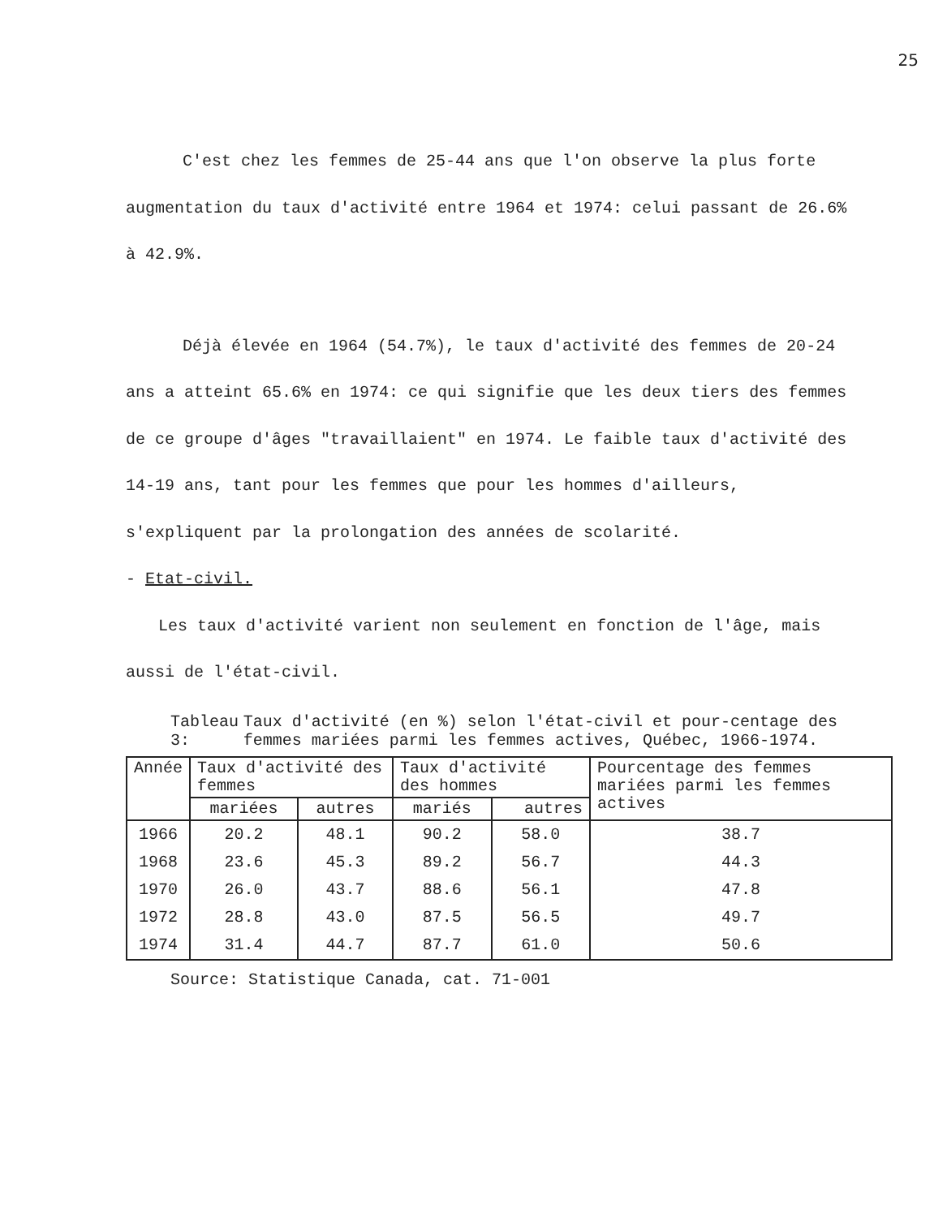25
C'est chez les femmes de 25-44 ans que l'on observe la plus forte augmentation du taux d'activité entre 1964 et 1974: celui passant de 26.6% à 42.9%.
Déjà élevée en 1964 (54.7%), le taux d'activité des femmes de 20-24 ans a atteint 65.6% en 1974: ce qui signifie que les deux tiers des femmes de ce groupe d'âges "travaillaient" en 1974. Le faible taux d'activité des 14-19 ans, tant pour les femmes que pour les hommes d'ailleurs, s'expliquent par la prolongation des années de scolarité.
- Etat-civil.
Les taux d'activité varient non seulement en fonction de l'âge, mais aussi de l'état-civil.
Tableau 3: Taux d'activité (en %) selon l'état-civil et pour-centage des femmes mariées parmi les femmes actives, Québec, 1966-1974.
| Année | Taux d'activité des femmes | | Taux d'activité des hommes | | Pourcentage des femmes mariées parmi les femmes actives |
| --- | --- | --- | --- | --- | --- |
| | mariées | autres | mariés | autres | |
| 1966 | 20.2 | 48.1 | 90.2 | 58.0 | 38.7 |
| 1968 | 23.6 | 45.3 | 89.2 | 56.7 | 44.3 |
| 1970 | 26.0 | 43.7 | 88.6 | 56.1 | 47.8 |
| 1972 | 28.8 | 43.0 | 87.5 | 56.5 | 49.7 |
| 1974 | 31.4 | 44.7 | 87.7 | 61.0 | 50.6 |
Source: Statistique Canada, cat. 71-001